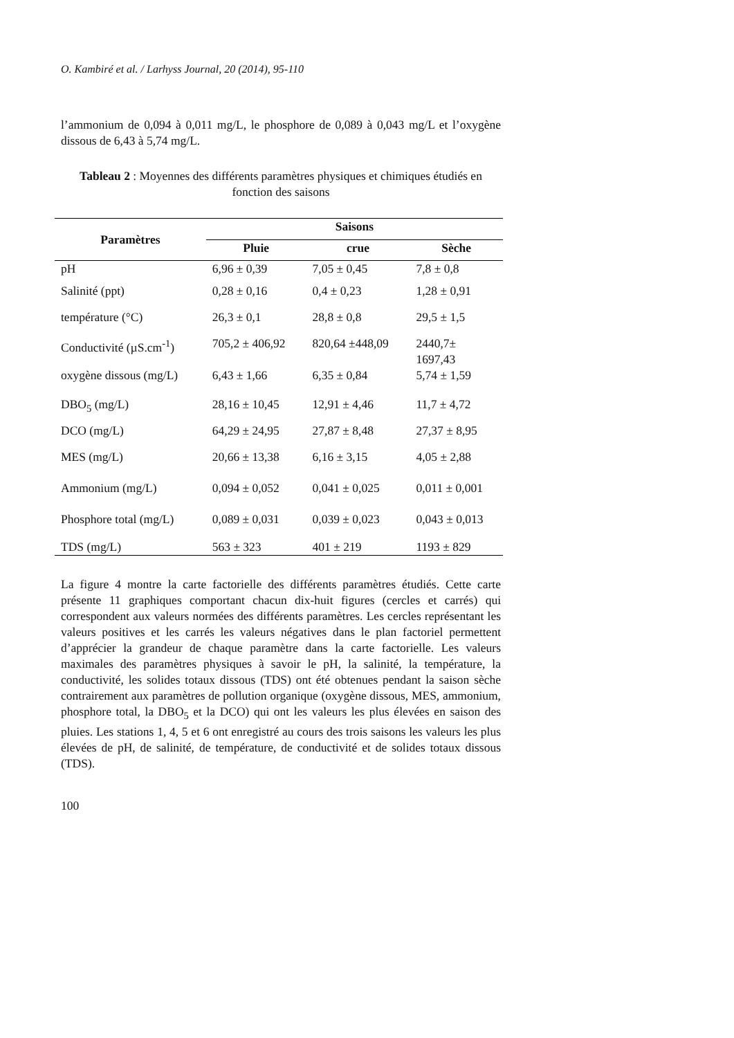O. Kambiré et al. / Larhyss Journal, 20 (2014), 95-110
l’ammonium de 0,094 à 0,011 mg/L, le phosphore de 0,089 à 0,043 mg/L et l’oxygène dissous de 6,43 à 5,74 mg/L.
Tableau 2 : Moyennes des différents paramètres physiques et chimiques étudiés en fonction des saisons
| Paramètres | Saisons | | |
| --- | --- | --- | --- |
| | Pluie | crue | Sèche |
| pH | 6,96 ± 0,39 | 7,05 ± 0,45 | 7,8 ± 0,8 |
| Salinité (ppt) | 0,28 ± 0,16 | 0,4 ± 0,23 | 1,28 ± 0,91 |
| température (°C) | 26,3 ± 0,1 | 28,8 ± 0,8 | 29,5 ± 1,5 |
| Conductivité (µS.cm<sup>-1</sup>) | 705,2 ± 406,92 | 820,64 ±448,09 | 2440,7± 1697,43 |
| oxygène dissous (mg/L) | 6,43 ± 1,66 | 6,35 ± 0,84 | 5,74 ± 1,59 |
| DBO<sub>5</sub> (mg/L) | 28,16 ± 10,45 | 12,91 ± 4,46 | 11,7 ± 4,72 |
| DCO (mg/L) | 64,29 ± 24,95 | 27,87 ± 8,48 | 27,37 ± 8,95 |
| MES (mg/L) | 20,66 ± 13,38 | 6,16 ± 3,15 | 4,05 ± 2,88 |
| Ammonium (mg/L) | 0,094 ± 0,052 | 0,041 ± 0,025 | 0,011 ± 0,001 |
| Phosphore total (mg/L) | 0,089 ± 0,031 | 0,039 ± 0,023 | 0,043 ± 0,013 |
| TDS (mg/L) | 563 ± 323 | 401 ± 219 | 1193 ± 829 |
La figure 4 montre la carte factorielle des différents paramètres étudiés. Cette carte présente 11 graphiques comportant chacun dix-huit figures (cercles et carrés) qui correspondent aux valeurs normées des différents paramètres. Les cercles représentant les valeurs positives et les carrés les valeurs négatives dans le plan factoriel permettent d’apprécier la grandeur de chaque paramètre dans la carte factorielle. Les valeurs maximales des paramètres physiques à savoir le pH, la salinité, la température, la conductivité, les solides totaux dissous (TDS) ont été obtenues pendant la saison sèche contrairement aux paramètres de pollution organique (oxygène dissous, MES, ammonium, phosphore total, la DBO<sub>5</sub> et la DCO) qui ont les valeurs les plus élevées en saison des pluies. Les stations 1, 4, 5 et 6 ont enregistré au cours des trois saisons les valeurs les plus élevées de pH, de salinité, de température, de conductivité et de solides totaux dissous (TDS).
100